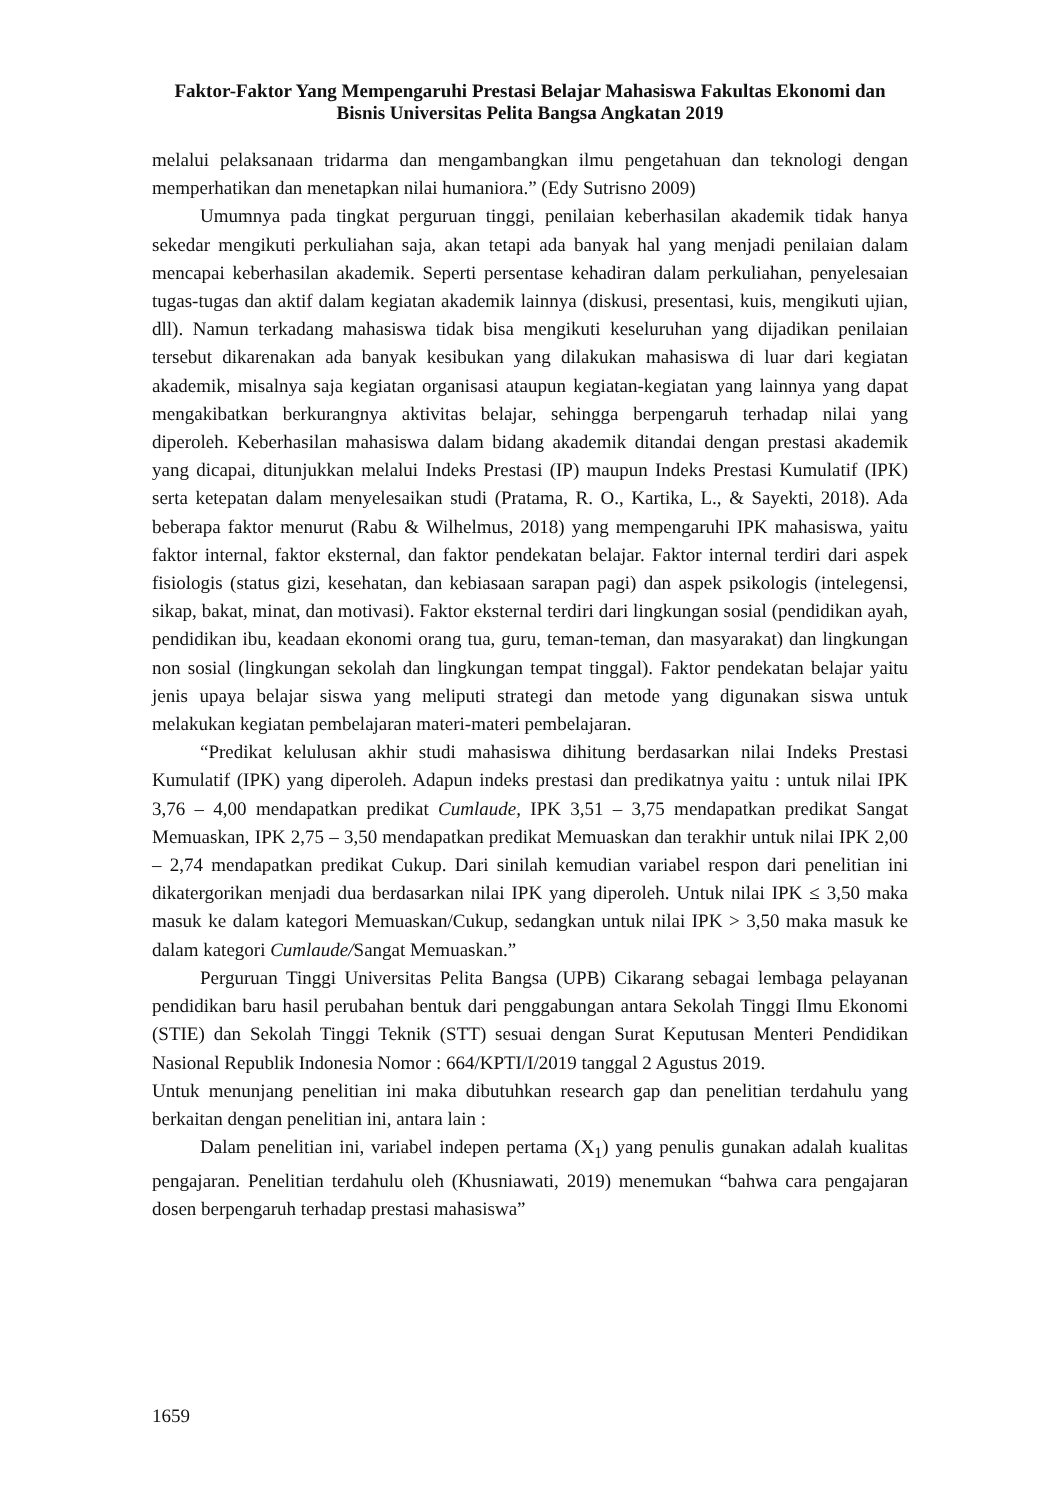Faktor-Faktor Yang Mempengaruhi Prestasi Belajar Mahasiswa Fakultas Ekonomi dan Bisnis Universitas Pelita Bangsa Angkatan 2019
melalui pelaksanaan tridarma dan mengambangkan ilmu pengetahuan dan teknologi dengan memperhatikan dan menetapkan nilai humaniora.” (Edy Sutrisno 2009)
Umumnya pada tingkat perguruan tinggi, penilaian keberhasilan akademik tidak hanya sekedar mengikuti perkuliahan saja, akan tetapi ada banyak hal yang menjadi penilaian dalam mencapai keberhasilan akademik. Seperti persentase kehadiran dalam perkuliahan, penyelesaian tugas-tugas dan aktif dalam kegiatan akademik lainnya (diskusi, presentasi, kuis, mengikuti ujian, dll). Namun terkadang mahasiswa tidak bisa mengikuti keseluruhan yang dijadikan penilaian tersebut dikarenakan ada banyak kesibukan yang dilakukan mahasiswa di luar dari kegiatan akademik, misalnya saja kegiatan organisasi ataupun kegiatan-kegiatan yang lainnya yang dapat mengakibatkan berkurangnya aktivitas belajar, sehingga berpengaruh terhadap nilai yang diperoleh. Keberhasilan mahasiswa dalam bidang akademik ditandai dengan prestasi akademik yang dicapai, ditunjukkan melalui Indeks Prestasi (IP) maupun Indeks Prestasi Kumulatif (IPK) serta ketepatan dalam menyelesaikan studi (Pratama, R. O., Kartika, L., & Sayekti, 2018). Ada beberapa faktor menurut (Rabu & Wilhelmus, 2018) yang mempengaruhi IPK mahasiswa, yaitu faktor internal, faktor eksternal, dan faktor pendekatan belajar. Faktor internal terdiri dari aspek fisiologis (status gizi, kesehatan, dan kebiasaan sarapan pagi) dan aspek psikologis (intelegensi, sikap, bakat, minat, dan motivasi). Faktor eksternal terdiri dari lingkungan sosial (pendidikan ayah, pendidikan ibu, keadaan ekonomi orang tua, guru, teman-teman, dan masyarakat) dan lingkungan non sosial (lingkungan sekolah dan lingkungan tempat tinggal). Faktor pendekatan belajar yaitu jenis upaya belajar siswa yang meliputi strategi dan metode yang digunakan siswa untuk melakukan kegiatan pembelajaran materi-materi pembelajaran.
“Predikat kelulusan akhir studi mahasiswa dihitung berdasarkan nilai Indeks Prestasi Kumulatif (IPK) yang diperoleh. Adapun indeks prestasi dan predikatnya yaitu : untuk nilai IPK 3,76 – 4,00 mendapatkan predikat Cumlaude, IPK 3,51 – 3,75 mendapatkan predikat Sangat Memuaskan, IPK 2,75 – 3,50 mendapatkan predikat Memuaskan dan terakhir untuk nilai IPK 2,00 – 2,74 mendapatkan predikat Cukup. Dari sinilah kemudian variabel respon dari penelitian ini dikatergorikan menjadi dua berdasarkan nilai IPK yang diperoleh. Untuk nilai IPK ≤ 3,50 maka masuk ke dalam kategori Memuaskan/Cukup, sedangkan untuk nilai IPK > 3,50 maka masuk ke dalam kategori Cumlaude/Sangat Memuaskan.”
Perguruan Tinggi Universitas Pelita Bangsa (UPB) Cikarang sebagai lembaga pelayanan pendidikan baru hasil perubahan bentuk dari penggabungan antara Sekolah Tinggi Ilmu Ekonomi (STIE) dan Sekolah Tinggi Teknik (STT) sesuai dengan Surat Keputusan Menteri Pendidikan Nasional Republik Indonesia Nomor : 664/KPTI/I/2019 tanggal 2 Agustus 2019.
Untuk menunjang penelitian ini maka dibutuhkan research gap dan penelitian terdahulu yang berkaitan dengan penelitian ini, antara lain :
Dalam penelitian ini, variabel indepen pertama (X<sub>1</sub>) yang penulis gunakan adalah kualitas pengajaran. Penelitian terdahulu oleh (Khusniawati, 2019) menemukan “bahwa cara pengajaran dosen berpengaruh terhadap prestasi mahasiswa”
1659